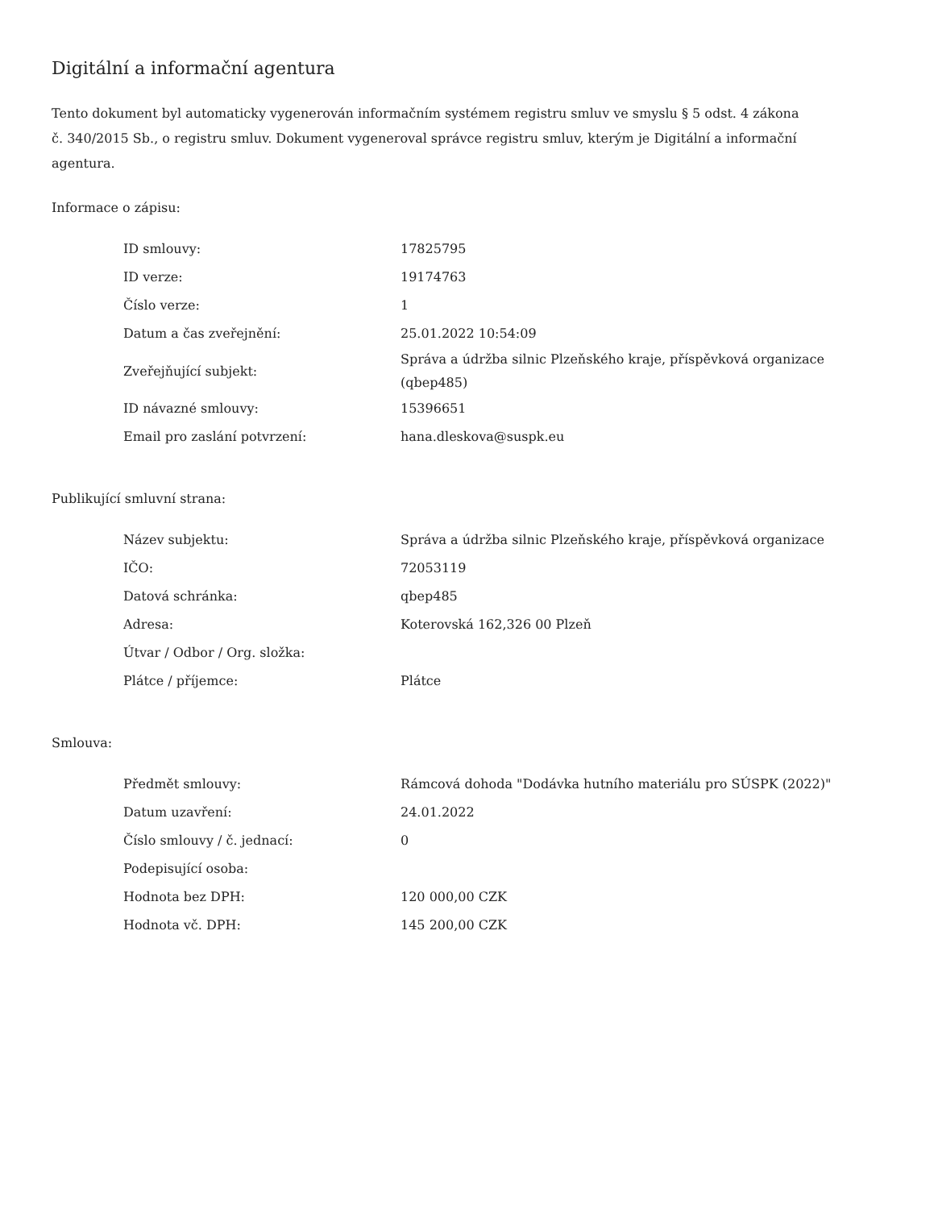Digitální a informační agentura
Tento dokument byl automaticky vygenerován informačním systémem registru smluv ve smyslu § 5 odst. 4 zákona
č. 340/2015 Sb., o registru smluv. Dokument vygeneroval správce registru smluv, kterým je Digitální a informační agentura.
Informace o zápisu:
| ID smlouvy: | 17825795 |
| ID verze: | 19174763 |
| Číslo verze: | 1 |
| Datum a čas zveřejnění: | 25.01.2022 10:54:09 |
| Zveřejňující subjekt: | Správa a údržba silnic Plzeňského kraje, příspěvková organizace (qbep485) |
| ID návazné smlouvy: | 15396651 |
| Email pro zaslání potvrzení: | hana.dleskova@suspk.eu |
Publikující smluvní strana:
| Název subjektu: | Správa a údržba silnic Plzeňského kraje, příspěvková organizace |
| IČO: | 72053119 |
| Datová schránka: | qbep485 |
| Adresa: | Koterovská 162,326 00 Plzeň |
| Útvar / Odbor / Org. složka: | |
| Plátce / příjemce: | Plátce |
Smlouva:
| Předmět smlouvy: | Rámcová dohoda "Dodávka hutního materiálu pro SÚSPK (2022)" |
| Datum uzavření: | 24.01.2022 |
| Číslo smlouvy / č. jednací: | 0 |
| Podepisující osoba: | |
| Hodnota bez DPH: | 120 000,00 CZK |
| Hodnota vč. DPH: | 145 200,00 CZK |